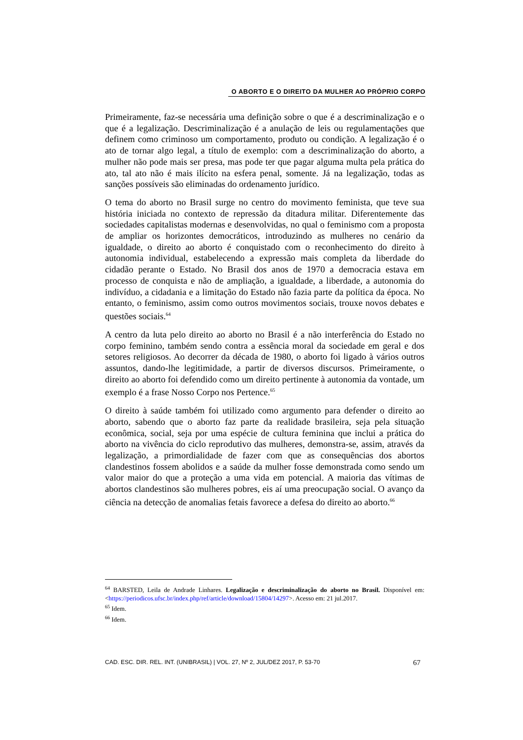O ABORTO E O DIREITO DA MULHER AO PRÓPRIO CORPO
Primeiramente, faz-se necessária uma definição sobre o que é a descriminalização e o que é a legalização. Descriminalização é a anulação de leis ou regulamentações que definem como criminoso um comportamento, produto ou condição. A legalização é o ato de tornar algo legal, a título de exemplo: com a descriminalização do aborto, a mulher não pode mais ser presa, mas pode ter que pagar alguma multa pela prática do ato, tal ato não é mais ilícito na esfera penal, somente. Já na legalização, todas as sanções possíveis são eliminadas do ordenamento jurídico.
O tema do aborto no Brasil surge no centro do movimento feminista, que teve sua história iniciada no contexto de repressão da ditadura militar. Diferentemente das sociedades capitalistas modernas e desenvolvidas, no qual o feminismo com a proposta de ampliar os horizontes democráticos, introduzindo as mulheres no cenário da igualdade, o direito ao aborto é conquistado com o reconhecimento do direito à autonomia individual, estabelecendo a expressão mais completa da liberdade do cidadão perante o Estado. No Brasil dos anos de 1970 a democracia estava em processo de conquista e não de ampliação, a igualdade, a liberdade, a autonomia do indivíduo, a cidadania e a limitação do Estado não fazia parte da política da época. No entanto, o feminismo, assim como outros movimentos sociais, trouxe novos debates e questões sociais.<sup>64</sup>
A centro da luta pelo direito ao aborto no Brasil é a não interferência do Estado no corpo feminino, também sendo contra a essência moral da sociedade em geral e dos setores religiosos. Ao decorrer da década de 1980, o aborto foi ligado à vários outros assuntos, dando-lhe legitimidade, a partir de diversos discursos. Primeiramente, o direito ao aborto foi defendido como um direito pertinente à autonomia da vontade, um exemplo é a frase Nosso Corpo nos Pertence.<sup>65</sup>
O direito à saúde também foi utilizado como argumento para defender o direito ao aborto, sabendo que o aborto faz parte da realidade brasileira, seja pela situação econômica, social, seja por uma espécie de cultura feminina que inclui a prática do aborto na vivência do ciclo reprodutivo das mulheres, demonstra-se, assim, através da legalização, a primordialidade de fazer com que as consequências dos abortos clandestinos fossem abolidos e a saúde da mulher fosse demonstrada como sendo um valor maior do que a proteção a uma vida em potencial. A maioria das vítimas de abortos clandestinos são mulheres pobres, eis aí uma preocupação social. O avanço da ciência na detecção de anomalias fetais favorece a defesa do direito ao aborto.<sup>66</sup>
<sup>64</sup> BARSTED, Leila de Andrade Linhares. Legalização e descriminalização do aborto no Brasil. Disponível em: <https://periodicos.ufsc.br/index.php/ref/article/download/15804/14297>. Acesso em: 21 jul.2017.
<sup>65</sup> Idem.
<sup>66</sup> Idem.
CAD. ESC. DIR. REL. INT. (UNIBRASIL) | VOL. 27, Nº 2, JUL/DEZ 2017, P. 53-70 67